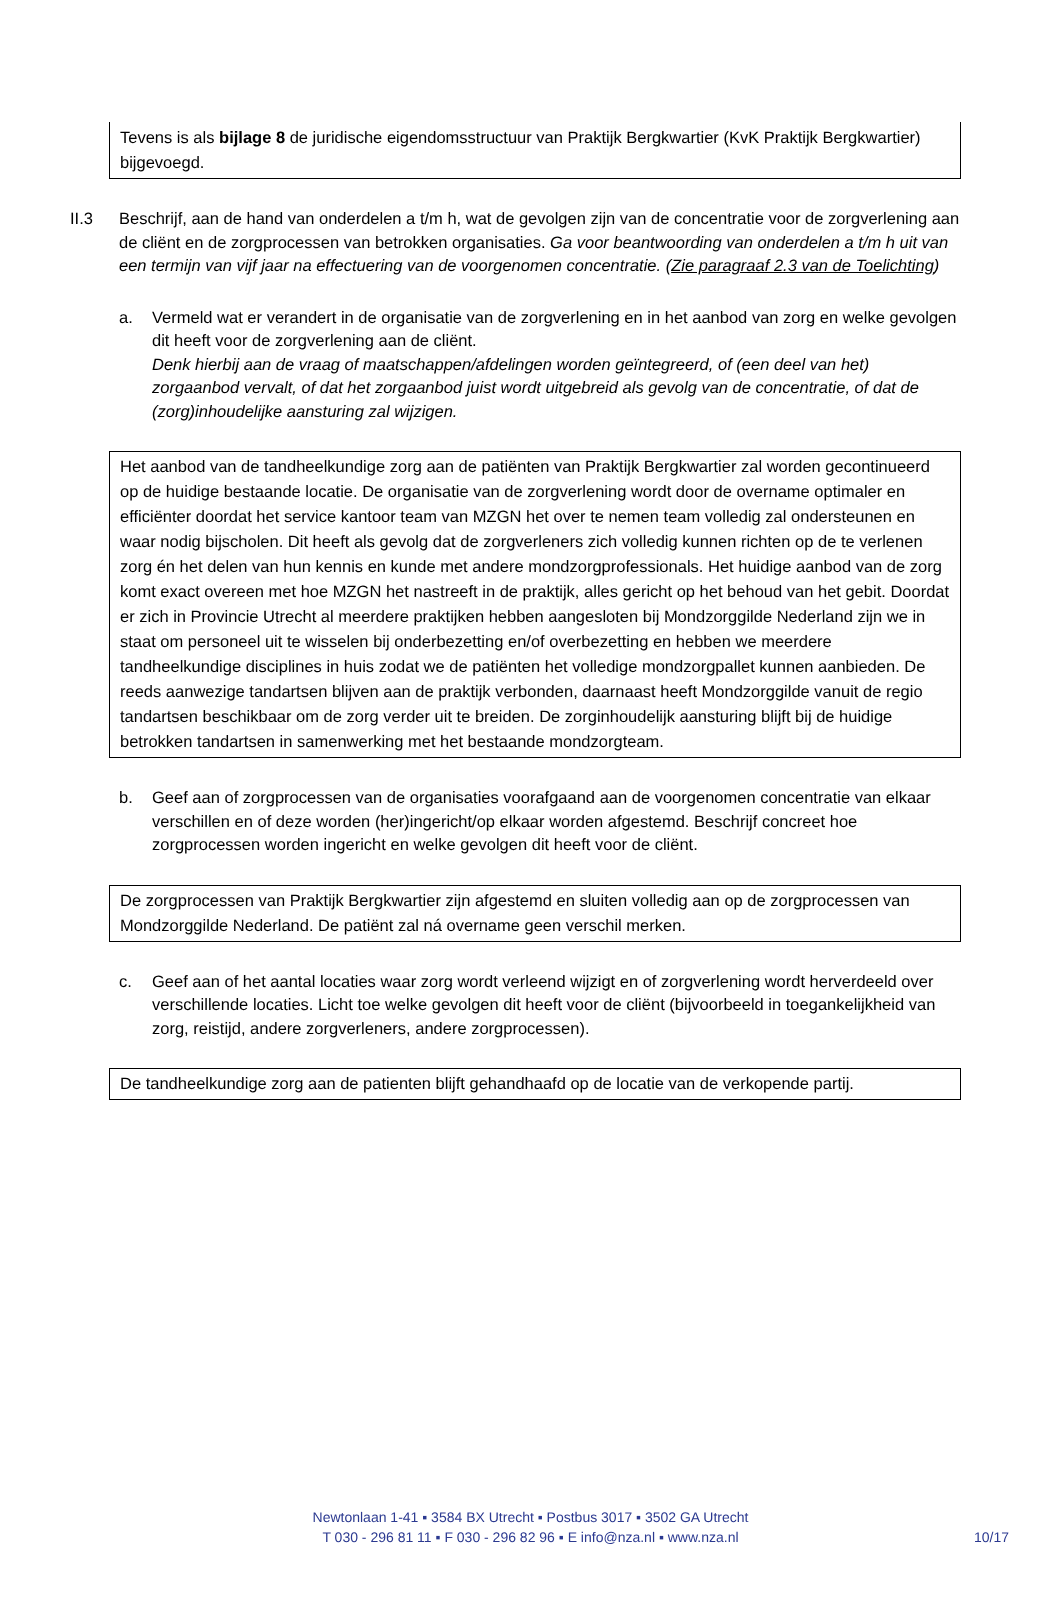Tevens is als bijlage 8 de juridische eigendomsstructuur van Praktijk Bergkwartier (KvK Praktijk Bergkwartier) bijgevoegd.
II.3 Beschrijf, aan de hand van onderdelen a t/m h, wat de gevolgen zijn van de concentratie voor de zorgverlening aan de cliënt en de zorgprocessen van betrokken organisaties. Ga voor beantwoording van onderdelen a t/m h uit van een termijn van vijf jaar na effectuering van de voorgenomen concentratie. (Zie paragraaf 2.3 van de Toelichting)
a. Vermeld wat er verandert in de organisatie van de zorgverlening en in het aanbod van zorg en welke gevolgen dit heeft voor de zorgverlening aan de cliënt.
Denk hierbij aan de vraag of maatschappen/afdelingen worden geïntegreerd, of (een deel van het) zorgaanbod vervalt, of dat het zorgaanbod juist wordt uitgebreid als gevolg van de concentratie, of dat de (zorg)inhoudelijke aansturing zal wijzigen.
Het aanbod van de tandheelkundige zorg aan de patiënten van Praktijk Bergkwartier zal worden gecontinueerd op de huidige bestaande locatie. De organisatie van de zorgverlening wordt door de overname optimaler en efficiënter doordat het service kantoor team van MZGN het over te nemen team volledig zal ondersteunen en waar nodig bijscholen. Dit heeft als gevolg dat de zorgverleners zich volledig kunnen richten op de te verlenen zorg én het delen van hun kennis en kunde met andere mondzorgprofessionals. Het huidige aanbod van de zorg komt exact overeen met hoe MZGN het nastreeft in de praktijk, alles gericht op het behoud van het gebit. Doordat er zich in Provincie Utrecht al meerdere praktijken hebben aangesloten bij Mondzorggilde Nederland zijn we in staat om personeel uit te wisselen bij onderbezetting en/of overbezetting en hebben we meerdere tandheelkundige disciplines in huis zodat we de patiënten het volledige mondzorgpallet kunnen aanbieden. De reeds aanwezige tandartsen blijven aan de praktijk verbonden, daarnaast heeft Mondzorggilde vanuit de regio tandartsen beschikbaar om de zorg verder uit te breiden. De zorginhoudelijk aansturing blijft bij de huidige betrokken tandartsen in samenwerking met het bestaande mondzorgteam.
b. Geef aan of zorgprocessen van de organisaties voorafgaand aan de voorgenomen concentratie van elkaar verschillen en of deze worden (her)ingericht/op elkaar worden afgestemd. Beschrijf concreet hoe zorgprocessen worden ingericht en welke gevolgen dit heeft voor de cliënt.
De zorgprocessen van Praktijk Bergkwartier zijn afgestemd en sluiten volledig aan op de zorgprocessen van Mondzorggilde Nederland. De patiënt zal ná overname geen verschil merken.
c. Geef aan of het aantal locaties waar zorg wordt verleend wijzigt en of zorgverlening wordt herverdeeld over verschillende locaties. Licht toe welke gevolgen dit heeft voor de cliënt (bijvoorbeeld in toegankelijkheid van zorg, reistijd, andere zorgverleners, andere zorgprocessen).
De tandheelkundige zorg aan de patienten blijft gehandhaafd op de locatie van de verkopende partij.
Newtonlaan 1-41 ▪ 3584 BX Utrecht ▪ Postbus 3017 ▪ 3502 GA Utrecht
T 030 - 296 81 11 ▪ F 030 - 296 82 96 ▪ E info@nza.nl ▪ www.nza.nl
10/17